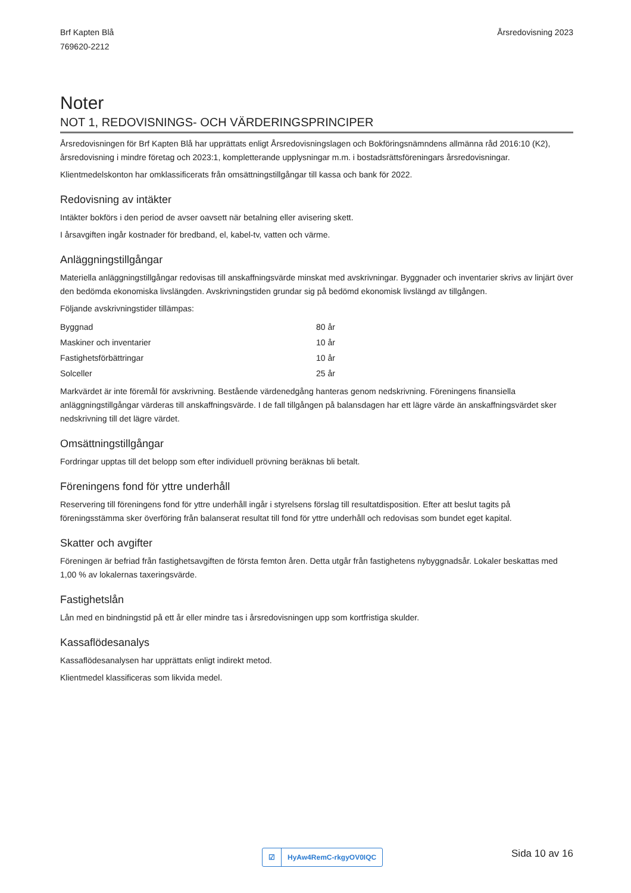Brf Kapten Blå
769620-2212
Årsredovisning 2023
Noter
NOT 1, REDOVISNINGS- OCH VÄRDERINGSPRINCIPER
Årsredovisningen för Brf Kapten Blå har upprättats enligt Årsredovisningslagen och Bokföringsnämndens allmänna råd 2016:10 (K2), årsredovisning i mindre företag och 2023:1, kompletterande upplysningar m.m. i bostadsrättsföreningars årsredovisningar.
Klientmedelskonton har omklassificerats från omsättningstillgångar till kassa och bank för 2022.
Redovisning av intäkter
Intäkter bokförs i den period de avser oavsett när betalning eller avisering skett.
I årsavgiften ingår kostnader för bredband, el, kabel-tv, vatten och värme.
Anläggningstillgångar
Materiella anläggningstillgångar redovisas till anskaffningsvärde minskat med avskrivningar. Byggnader och inventarier skrivs av linjärt över den bedömda ekonomiska livslängden. Avskrivningstiden grundar sig på bedömd ekonomisk livslängd av tillgången.
Följande avskrivningstider tillämpas:
| Byggnad | 80 år |
| Maskiner och inventarier | 10 år |
| Fastighetsförbättringar | 10 år |
| Solceller | 25 år |
Markvärdet är inte föremål för avskrivning. Bestående värdenedgång hanteras genom nedskrivning. Föreningens finansiella anläggningstillgångar värderas till anskaffningsvärde. I de fall tillgången på balansdagen har ett lägre värde än anskaffningsvärdet sker nedskrivning till det lägre värdet.
Omsättningstillgångar
Fordringar upptas till det belopp som efter individuell prövning beräknas bli betalt.
Föreningens fond för yttre underhåll
Reservering till föreningens fond för yttre underhåll ingår i styrelsens förslag till resultatdisposition. Efter att beslut tagits på föreningsstämma sker överföring från balanserat resultat till fond för yttre underhåll och redovisas som bundet eget kapital.
Skatter och avgifter
Föreningen är befriad från fastighetsavgiften de första femton åren. Detta utgår från fastighetens nybyggnadsår. Lokaler beskattas med 1,00 % av lokalernas taxeringsvärde.
Fastighetslån
Lån med en bindningstid på ett år eller mindre tas i årsredovisningen upp som kortfristiga skulder.
Kassaflödesanalys
Kassaflödesanalysen har upprättats enligt indirekt metod.
Klientmedel klassificeras som likvida medel.
☑ HyAw4RemC-rkgyOV0IQC Sida 10 av 16